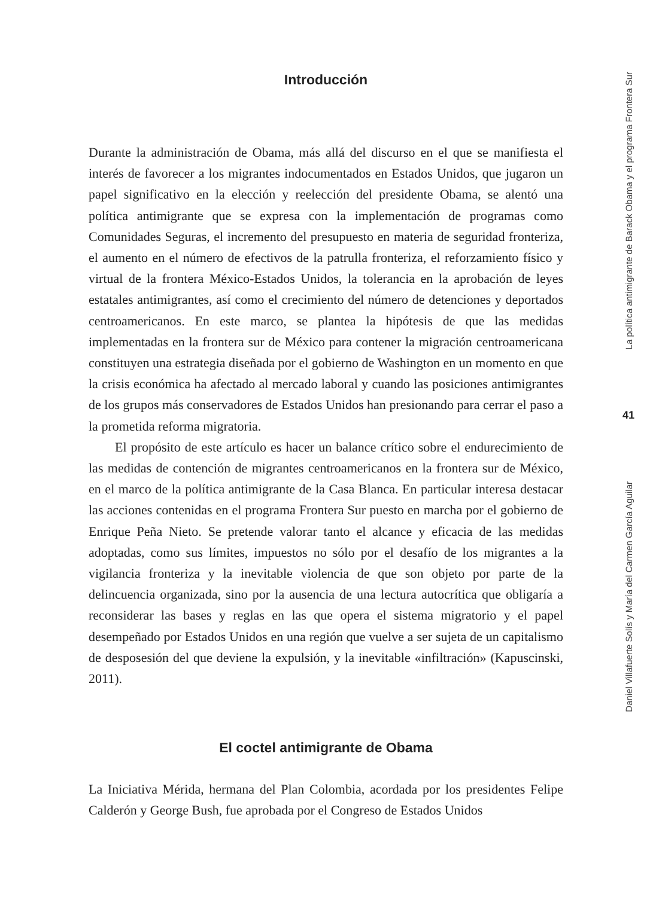Introducción
Durante la administración de Obama, más allá del discurso en el que se manifiesta el interés de favorecer a los migrantes indocumentados en Estados Unidos, que jugaron un papel significativo en la elección y reelección del presidente Obama, se alentó una política antimigrante que se expresa con la implementación de programas como Comunidades Seguras, el incremento del presupuesto en materia de seguridad fronteriza, el aumento en el número de efectivos de la patrulla fronteriza, el reforzamiento físico y virtual de la frontera México-Estados Unidos, la tolerancia en la aprobación de leyes estatales antimigrantes, así como el crecimiento del número de detenciones y deportados centroamericanos. En este marco, se plantea la hipótesis de que las medidas implementadas en la frontera sur de México para contener la migración centroamericana constituyen una estrategia diseñada por el gobierno de Washington en un momento en que la crisis económica ha afectado al mercado laboral y cuando las posiciones antimigrantes de los grupos más conservadores de Estados Unidos han presionando para cerrar el paso a la prometida reforma migratoria.
El propósito de este artículo es hacer un balance crítico sobre el endurecimiento de las medidas de contención de migrantes centroamericanos en la frontera sur de México, en el marco de la política antimigrante de la Casa Blanca. En particular interesa destacar las acciones contenidas en el programa Frontera Sur puesto en marcha por el gobierno de Enrique Peña Nieto. Se pretende valorar tanto el alcance y eficacia de las medidas adoptadas, como sus límites, impuestos no sólo por el desafío de los migrantes a la vigilancia fronteriza y la inevitable violencia de que son objeto por parte de la delincuencia organizada, sino por la ausencia de una lectura autocrítica que obligaría a reconsiderar las bases y reglas en las que opera el sistema migratorio y el papel desempeñado por Estados Unidos en una región que vuelve a ser sujeta de un capitalismo de desposesión del que deviene la expulsión, y la inevitable «infiltración» (Kapuscinski, 2011).
El coctel antimigrante de Obama
La Iniciativa Mérida, hermana del Plan Colombia, acordada por los presidentes Felipe Calderón y George Bush, fue aprobada por el Congreso de Estados Unidos
La política antimigrante de Barack Obama y el programa Frontera Sur
41
Daniel Villafuerte Solís y María del Carmen García Aguilar